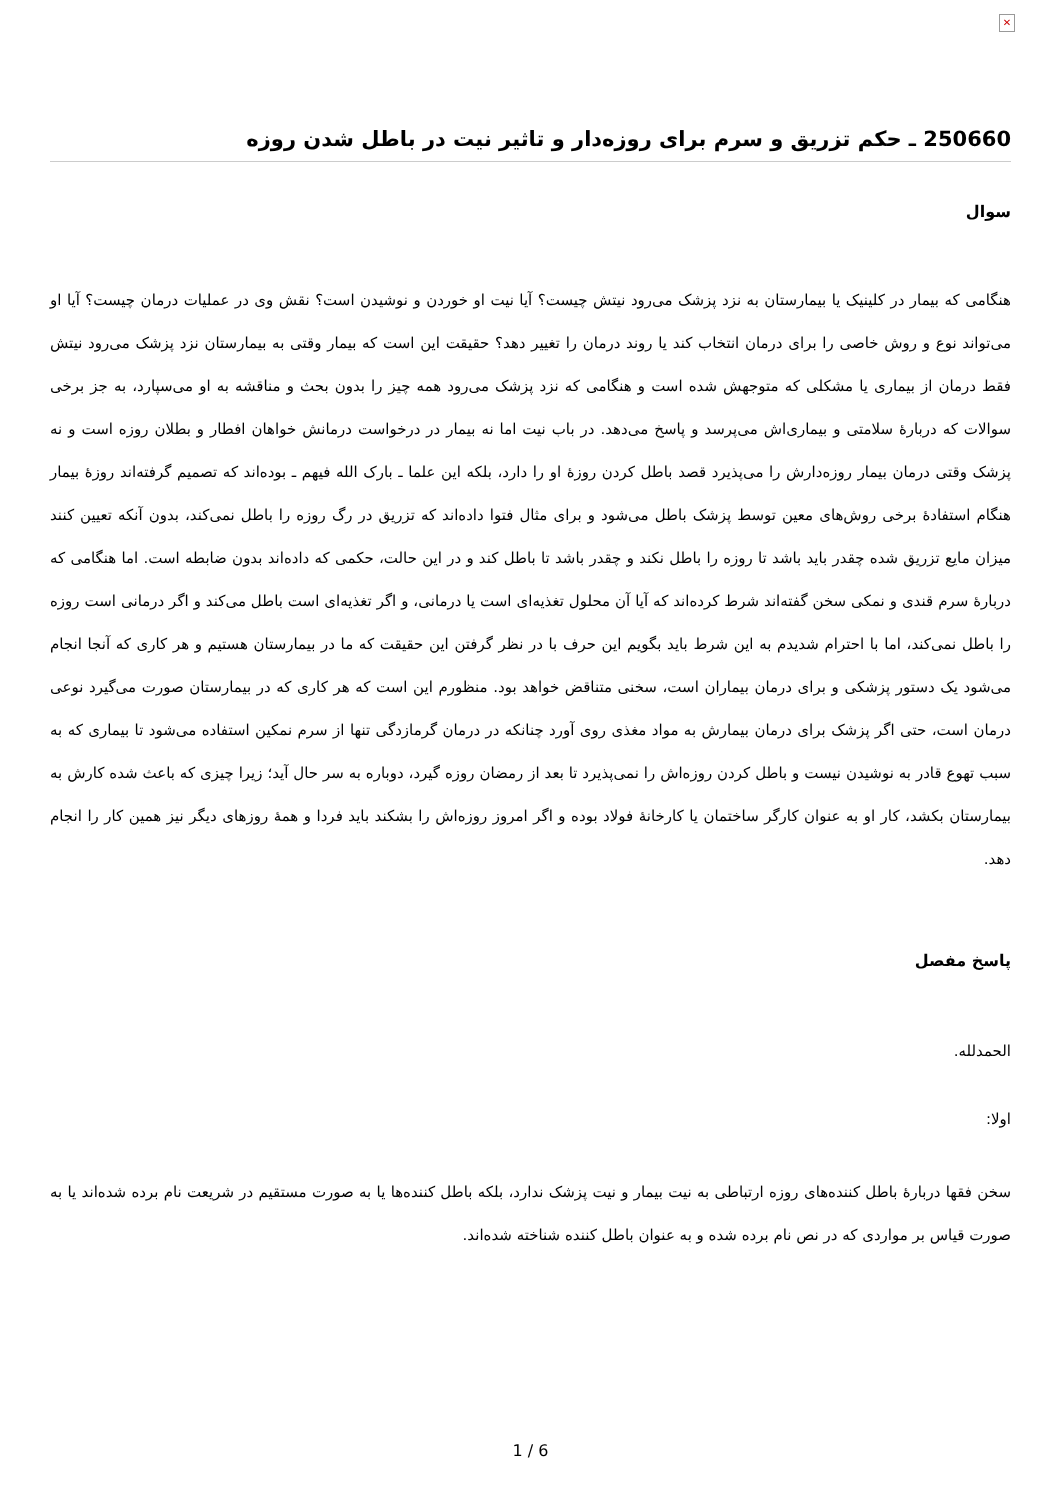✕
250660 ـ حکم تزریق و سرم برای روزه‌دار و تاثیر نیت در باطل شدن روزه
سوال
هنگامی که بیمار در کلینیک یا بیمارستان به نزد پزشک می‌رود نیتش چیست؟ آیا نیت او خوردن و نوشیدن است؟ نقش وی در عملیات درمان چیست؟ آیا او می‌تواند نوع و روش خاصی را برای درمان انتخاب کند یا روند درمان را تغییر دهد؟ حقیقت این است که بیمار وقتی به بیمارستان نزد پزشک می‌رود نیتش فقط درمان از بیماری یا مشکلی که متوجهش شده است و هنگامی که نزد پزشک می‌رود همه چیز را بدون بحث و مناقشه به او می‌سپارد، به جز برخی سوالات که دربارۀ سلامتی و بیماری‌اش می‌پرسد و پاسخ می‌دهد. در باب نیت اما نه بیمار در درخواست درمانش خواهان افطار و بطلان روزه است و نه پزشک وقتی درمان بیمار روزه‌دارش را می‌پذیرد قصد باطل کردن روزۀ او را دارد، بلکه این علما ـ بارک الله فیهم ـ بوده‌اند که تصمیم گرفته‌اند روزۀ بیمار هنگام استفادۀ برخی روش‌های معین توسط پزشک باطل می‌شود و برای مثال فتوا داده‌اند که تزریق در رگ روزه را باطل نمی‌کند، بدون آنکه تعیین کنند میزان مایع تزریق شده چقدر باید باشد تا روزه را باطل نکند و چقدر باشد تا باطل کند و در این حالت، حکمی که داده‌اند بدون ضابطه است. اما هنگامی که دربارۀ سرم قندی و نمکی سخن گفته‌اند شرط کرده‌اند که آیا آن محلول تغذیه‌ای است یا درمانی، و اگر تغذیه‌ای است باطل می‌کند و اگر درمانی است روزه را باطل نمی‌کند، اما با احترام شدیدم به این شرط باید بگویم این حرف با در نظر گرفتن این حقیقت که ما در بیمارستان هستیم و هر کاری که آنجا انجام می‌شود یک دستور پزشکی و برای درمان بیماران است، سخنی متناقض خواهد بود. منظورم این است که هر کاری که در بیمارستان صورت می‌گیرد نوعی درمان است، حتی اگر پزشک برای درمان بیمارش به مواد مغذی روی آورد چنانکه در درمان گرمازدگی تنها از سرم نمکین استفاده می‌شود تا بیماری که به سبب تهوع قادر به نوشیدن نیست و باطل کردن روزه‌اش را نمی‌پذیرد تا بعد از رمضان روزه گیرد، دوباره به سر حال آید؛ زیرا چیزی که باعث شده کارش به بیمارستان بکشد، کار او به عنوان کارگر ساختمان یا کارخانۀ فولاد بوده و اگر امروز روزه‌اش را بشکند باید فردا و همۀ روزهای دیگر نیز همین کار را انجام دهد.
پاسخ مفصل
الحمدلله.
اولا:
سخن فقها دربارۀ باطل کننده‌های روزه ارتباطی به نیت بیمار و نیت پزشک ندارد، بلکه باطل کننده‌ها یا به صورت مستقیم در شریعت نام برده شده‌اند یا به صورت قیاس بر مواردی که در نص نام برده شده و به عنوان باطل کننده شناخته شده‌اند.
1 / 6